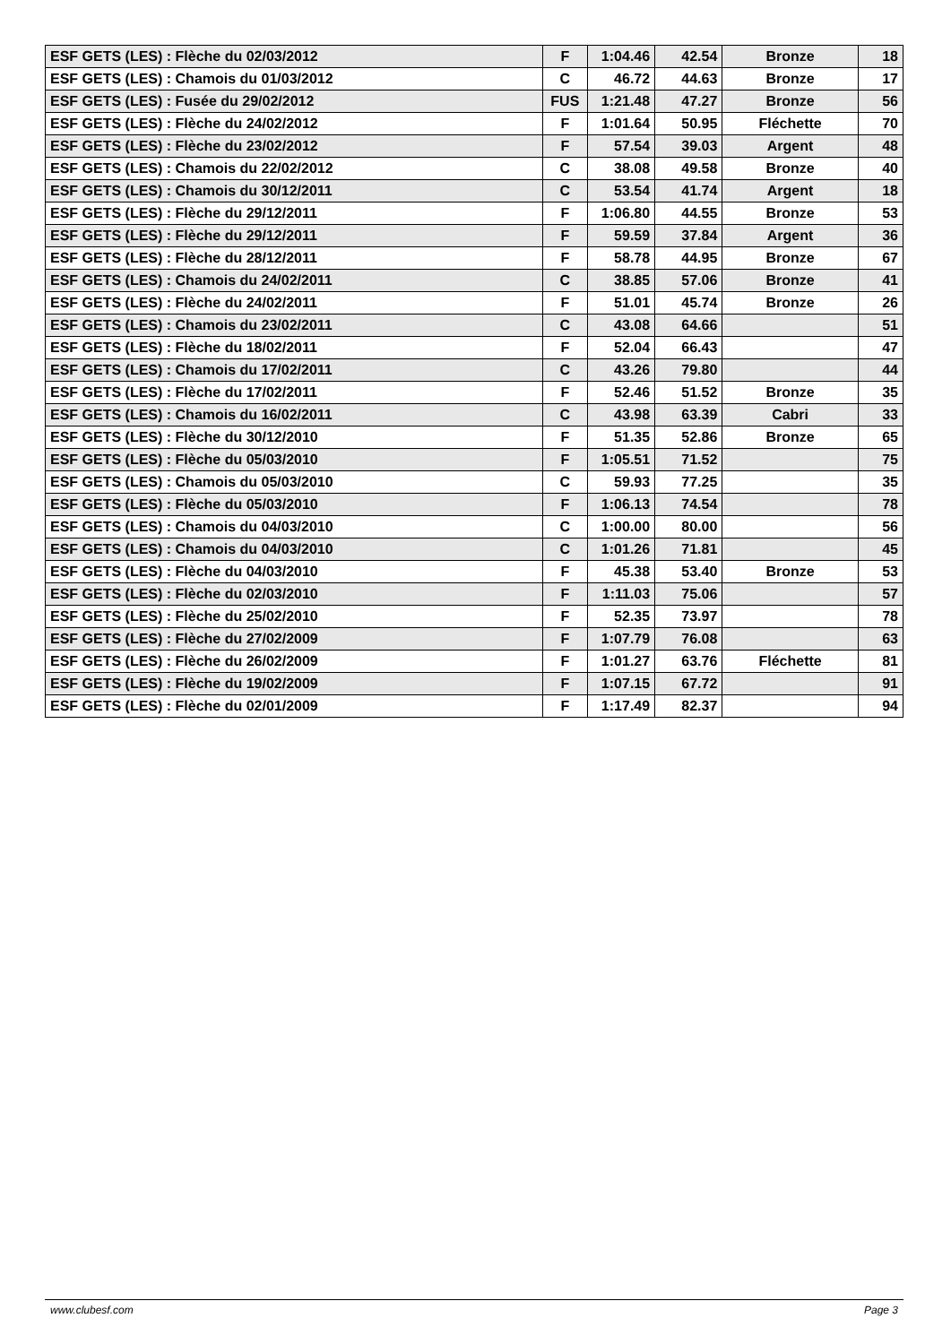| ESF GETS (LES) : Flèche du 02/03/2012 | F | 1:04.46 | 42.54 | Bronze | 18 |
| ESF GETS (LES) : Chamois du 01/03/2012 | C | 46.72 | 44.63 | Bronze | 17 |
| ESF GETS (LES) : Fusée du 29/02/2012 | FUS | 1:21.48 | 47.27 | Bronze | 56 |
| ESF GETS (LES) : Flèche du 24/02/2012 | F | 1:01.64 | 50.95 | Fléchette | 70 |
| ESF GETS (LES) : Flèche du 23/02/2012 | F | 57.54 | 39.03 | Argent | 48 |
| ESF GETS (LES) : Chamois du 22/02/2012 | C | 38.08 | 49.58 | Bronze | 40 |
| ESF GETS (LES) : Chamois du 30/12/2011 | C | 53.54 | 41.74 | Argent | 18 |
| ESF GETS (LES) : Flèche du 29/12/2011 | F | 1:06.80 | 44.55 | Bronze | 53 |
| ESF GETS (LES) : Flèche du 29/12/2011 | F | 59.59 | 37.84 | Argent | 36 |
| ESF GETS (LES) : Flèche du 28/12/2011 | F | 58.78 | 44.95 | Bronze | 67 |
| ESF GETS (LES) : Chamois du 24/02/2011 | C | 38.85 | 57.06 | Bronze | 41 |
| ESF GETS (LES) : Flèche du 24/02/2011 | F | 51.01 | 45.74 | Bronze | 26 |
| ESF GETS (LES) : Chamois du 23/02/2011 | C | 43.08 | 64.66 | | 51 |
| ESF GETS (LES) : Flèche du 18/02/2011 | F | 52.04 | 66.43 | | 47 |
| ESF GETS (LES) : Chamois du 17/02/2011 | C | 43.26 | 79.80 | | 44 |
| ESF GETS (LES) : Flèche du 17/02/2011 | F | 52.46 | 51.52 | Bronze | 35 |
| ESF GETS (LES) : Chamois du 16/02/2011 | C | 43.98 | 63.39 | Cabri | 33 |
| ESF GETS (LES) : Flèche du 30/12/2010 | F | 51.35 | 52.86 | Bronze | 65 |
| ESF GETS (LES) : Flèche du 05/03/2010 | F | 1:05.51 | 71.52 | | 75 |
| ESF GETS (LES) : Chamois du 05/03/2010 | C | 59.93 | 77.25 | | 35 |
| ESF GETS (LES) : Flèche du 05/03/2010 | F | 1:06.13 | 74.54 | | 78 |
| ESF GETS (LES) : Chamois du 04/03/2010 | C | 1:00.00 | 80.00 | | 56 |
| ESF GETS (LES) : Chamois du 04/03/2010 | C | 1:01.26 | 71.81 | | 45 |
| ESF GETS (LES) : Flèche du 04/03/2010 | F | 45.38 | 53.40 | Bronze | 53 |
| ESF GETS (LES) : Flèche du 02/03/2010 | F | 1:11.03 | 75.06 | | 57 |
| ESF GETS (LES) : Flèche du 25/02/2010 | F | 52.35 | 73.97 | | 78 |
| ESF GETS (LES) : Flèche du 27/02/2009 | F | 1:07.79 | 76.08 | | 63 |
| ESF GETS (LES) : Flèche du 26/02/2009 | F | 1:01.27 | 63.76 | Fléchette | 81 |
| ESF GETS (LES) : Flèche du 19/02/2009 | F | 1:07.15 | 67.72 | | 91 |
| ESF GETS (LES) : Flèche du 02/01/2009 | F | 1:17.49 | 82.37 | | 94 |
www.clubesf.com Page 3